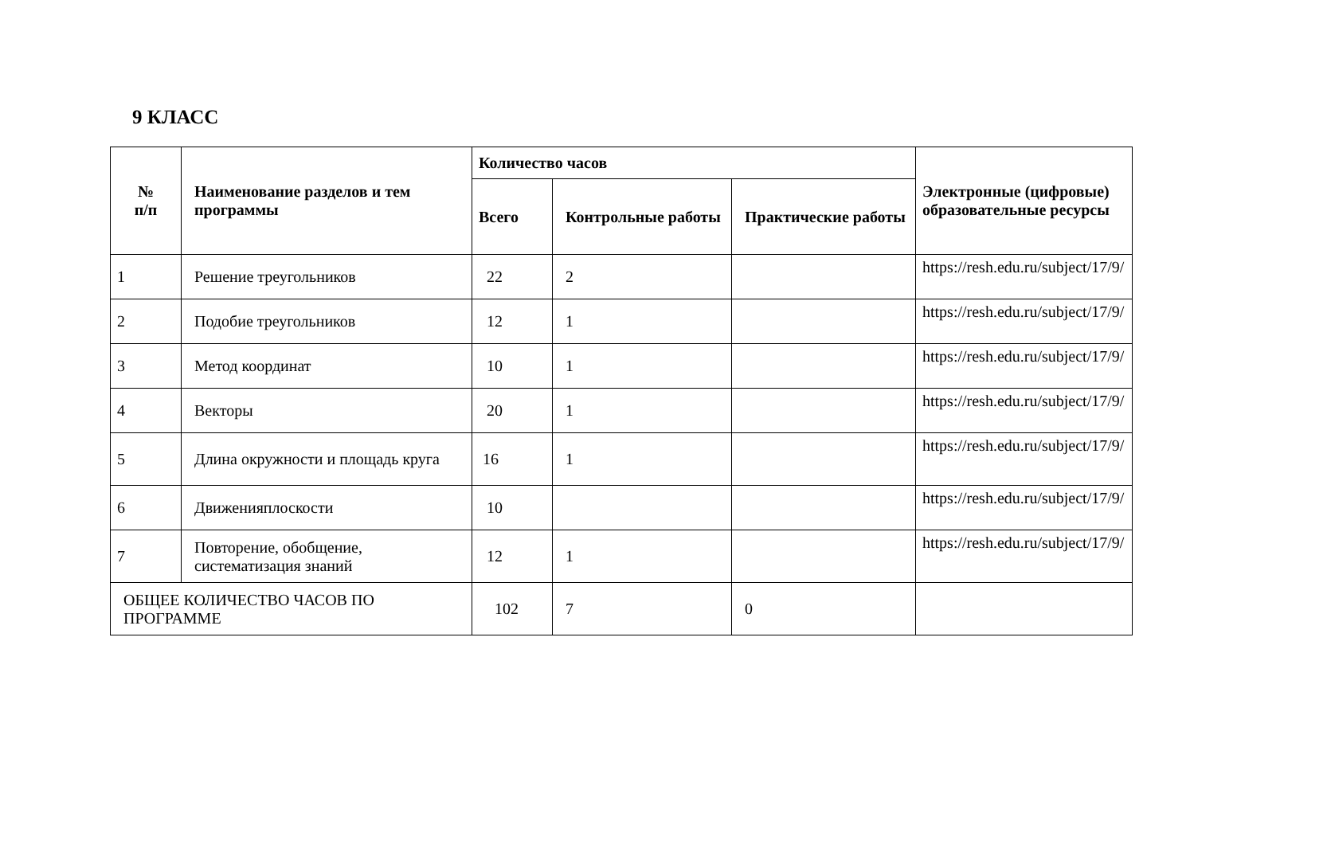9 КЛАСС
| № п/п | Наименование разделов и тем программы | Количество часов | | | Электронные (цифровые) образовательные ресурсы |
| --- | --- | --- | --- | --- | --- |
| | | Всего | Контрольные работы | Практические работы | |
| 1 | Решение треугольников | 22 | 2 | | https://resh.edu.ru/subject/17/9/ |
| 2 | Подобие треугольников | 12 | 1 | | https://resh.edu.ru/subject/17/9/ |
| 3 | Метод координат | 10 | 1 | | https://resh.edu.ru/subject/17/9/ |
| 4 | Векторы | 20 | 1 | | https://resh.edu.ru/subject/17/9/ |
| 5 | Длина окружности и площадь круга | 16 | 1 | | https://resh.edu.ru/subject/17/9/ |
| 6 | Движенияплоскости | 10 | | | https://resh.edu.ru/subject/17/9/ |
| 7 | Повторение, обобщение, систематизация знаний | 12 | 1 | | https://resh.edu.ru/subject/17/9/ |
| ОБЩЕЕ КОЛИЧЕСТВО ЧАСОВ ПО ПРОГРАММЕ | | 102 | 7 | 0 | |